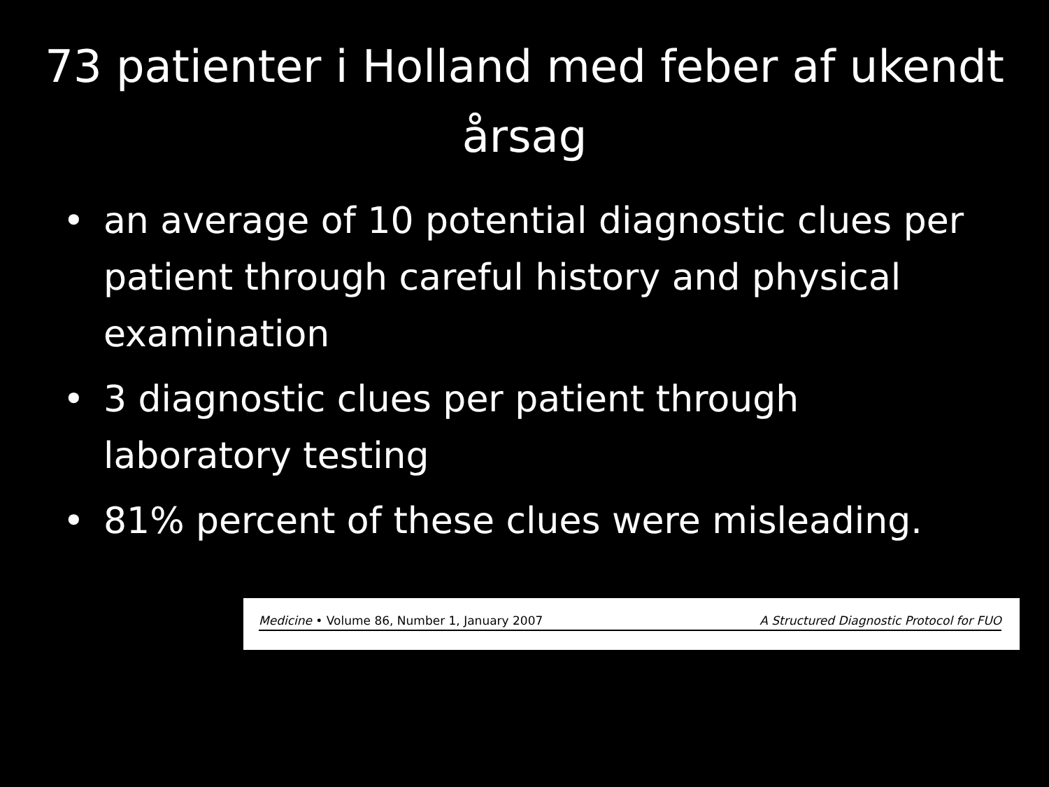73 patienter i Holland med feber af ukendt årsag
• an average of 10 potential diagnostic clues per patient through careful history and physical examination
• 3 diagnostic clues per patient through laboratory testing
• 81% percent of these clues were misleading.
Medicine • Volume 86, Number 1, January 2007 A Structured Diagnostic Protocol for FUO